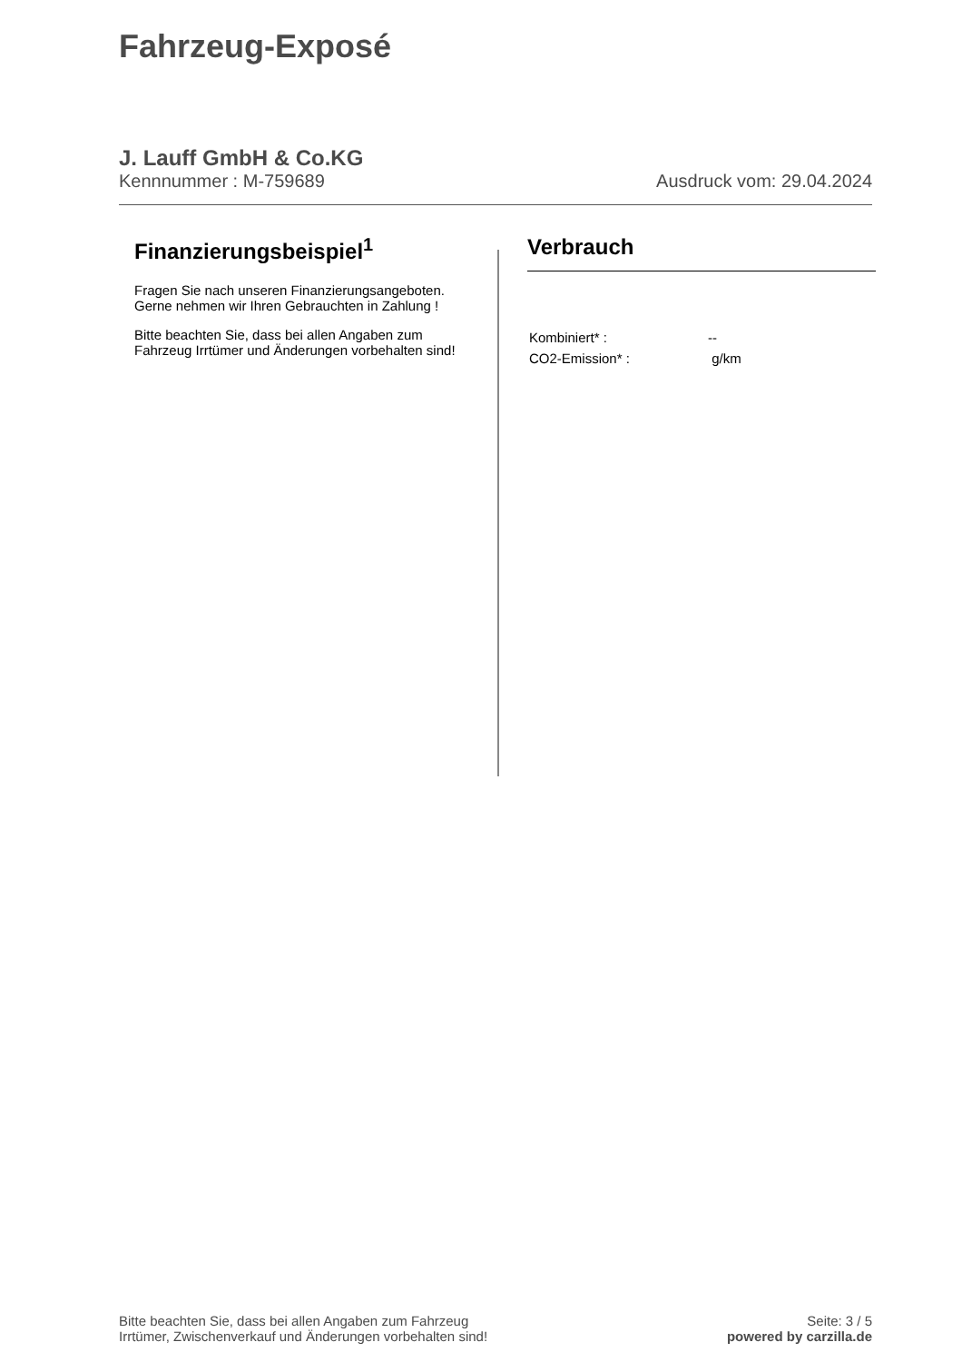Fahrzeug-Exposé
J. Lauff GmbH & Co.KG
Kennnummer : M-759689 Ausdruck vom: 29.04.2024
Finanzierungsbeispiel<sup>1</sup>
Fragen Sie nach unseren Finanzierungsangeboten.
Gerne nehmen wir Ihren Gebrauchten in Zahlung !
Bitte beachten Sie, dass bei allen Angaben zum Fahrzeug Irrtümer und Änderungen vorbehalten sind!
Verbrauch
| Kombiniert* : | -- |
| CO2-Emission* : | g/km |
Bitte beachten Sie, dass bei allen Angaben zum Fahrzeug
Irrtümer, Zwischenverkauf und Änderungen vorbehalten sind!
Seite: 3 / 5
powered by carzilla.de